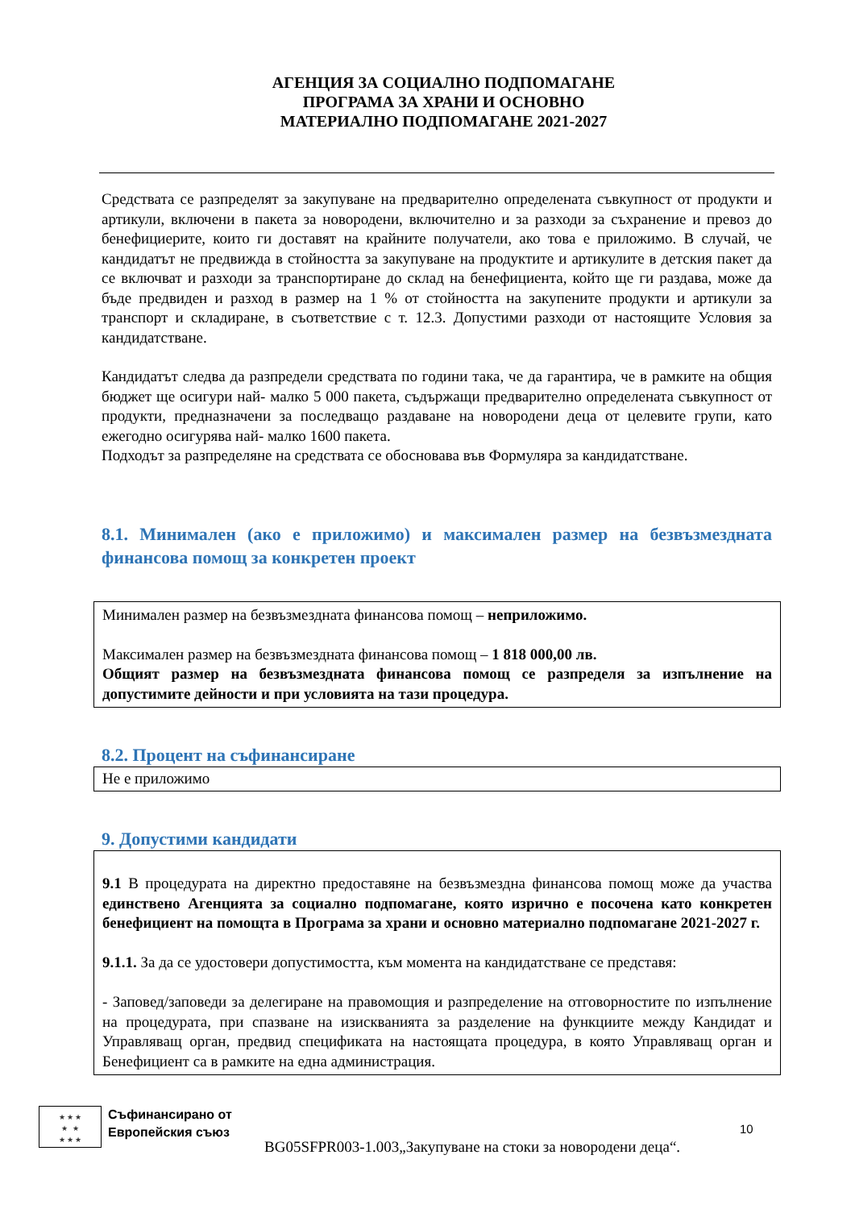АГЕНЦИЯ ЗА СОЦИАЛНО ПОДПОМАГАНЕ
ПРОГРАМА ЗА ХРАНИ И ОСНОВНО
МАТЕРИАЛНО ПОДПОМАГАНЕ 2021-2027
Средствата се разпределят за закупуване на предварително определената съвкупност от продукти и артикули, включени в пакета за новородени, включително и за разходи за съхранение и превоз до бенефициерите, които ги доставят на крайните получатели, ако това е приложимо. В случай, че кандидатът не предвижда в стойността за закупуване на продуктите и артикулите в детския пакет да се включват и разходи за транспортиране до склад на бенефициента, който ще ги раздава, може да бъде предвиден и разход в размер на 1 % от стойността на закупените продукти и артикули за транспорт и складиране, в съответствие с т. 12.3. Допустими разходи от настоящите Условия за кандидатстване.
Кандидатът следва да разпредели средствата по години така, че да гарантира, че в рамките на общия бюджет ще осигури най- малко 5 000 пакета, съдържащи предварително определената съвкупност от продукти, предназначени за последващо раздаване на новородени деца от целевите групи, като ежегодно осигурява най- малко 1600 пакета.
Подходът за разпределяне на средствата се обосновава във Формуляра за кандидатстване.
8.1. Минимален (ако е приложимо) и максимален размер на безвъзмездната финансова помощ за конкретен проект
Минимален размер на безвъзмездната финансова помощ – неприложимо.
Максимален размер на безвъзмездната финансова помощ – 1 818 000,00 лв.
Общият размер на безвъзмездната финансова помощ се разпределя за изпълнение на допустимите дейности и при условията на тази процедура.
8.2. Процент на съфинансиране
Не е приложимо
9. Допустими кандидати
9.1 В процедурата на директно предоставяне на безвъзмездна финансова помощ може да участва единствено Агенцията за социално подпомагане, която изрично е посочена като конкретен бенефициент на помощта в Програма за храни и основно материално подпомагане 2021-2027 г.
9.1.1. За да се удостовери допустимостта, към момента на кандидатстване се представя:
- Заповед/заповеди за делегиране на правомощия и разпределение на отговорностите по изпълнение на процедурата, при спазване на изискванията за разделение на функциите между Кандидат и Управляващ орган, предвид спецификата на настоящата процедура, в която Управляващ орган и Бенефициент са в рамките на една администрация.
★ ★ ★
★ ★
★ ★ ★ Съфинансирано от
Европейския съюз
10
BG05SFPR003-1.003„Закупуване на стоки за новородени деца“.